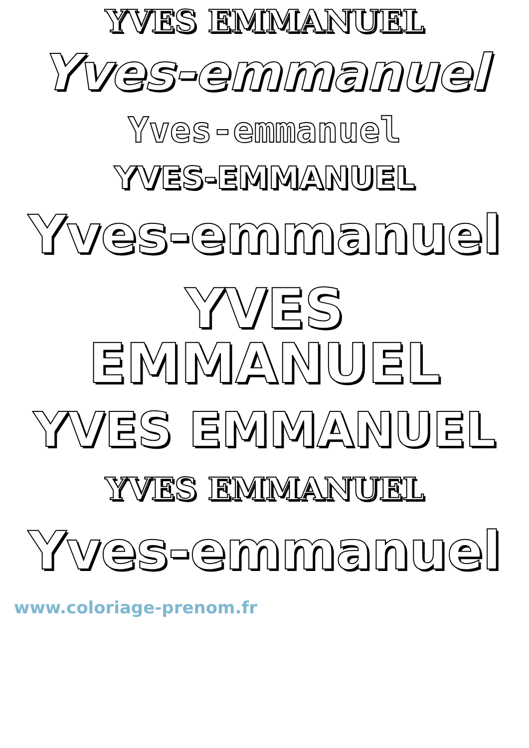YVES EMMANUEL
Yves-emmanuel
Yves-emmanuel
YVES-EMMANUEL
Yves-emmanuel
YVES EMMANUEL
YVES EMMANUEL
YVES EMMANUEL
Yves-emmanuel
www.coloriage-prenom.fr